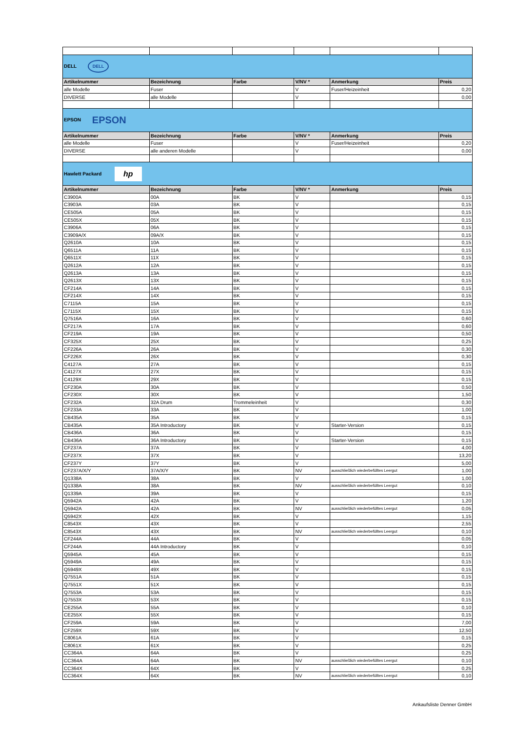| DELL DELL | | | | | |
| Artikelnummer | Bezeichnung | Farbe | V/NV * | Anmerkung | Preis |
| alle Modelle | Fuser | | V | Fuser/Heizeinheit | 0,20 |
| DIVERSE | alle Modelle | | V | | 0,00 |
| EPSON EPSON | | | | | |
| Artikelnummer | Bezeichnung | Farbe | V/NV * | Anmerkung | Preis |
| alle Modelle | Fuser | | V | Fuser/Heizeinheit | 0,20 |
| DIVERSE | alle anderen Modelle | | V | | 0,00 |
| Hawlett Packard hp | | | | | |
| Artikelnummer | Bezeichnung | Farbe | V/NV * | Anmerkung | Preis |
| C3900A | 00A | BK | V | | 0,15 |
| C3903A | 03A | BK | V | | 0,15 |
| CE505A | 05A | BK | V | | 0,15 |
| CE505X | 05X | BK | V | | 0,15 |
| C3906A | 06A | BK | V | | 0,15 |
| C3909A/X | 09A/X | BK | V | | 0,15 |
| Q2610A | 10A | BK | V | | 0,15 |
| Q6511A | 11A | BK | V | | 0,15 |
| Q6511X | 11X | BK | V | | 0,15 |
| Q2612A | 12A | BK | V | | 0,15 |
| Q2613A | 13A | BK | V | | 0,15 |
| Q2613X | 13X | BK | V | | 0,15 |
| CF214A | 14A | BK | V | | 0,15 |
| CF214X | 14X | BK | V | | 0,15 |
| C7115A | 15A | BK | V | | 0,15 |
| C7115X | 15X | BK | V | | 0,15 |
| Q7516A | 16A | BK | V | | 0,60 |
| CF217A | 17A | BK | V | | 0,60 |
| CF219A | 19A | BK | V | | 0,50 |
| CF325X | 25X | BK | V | | 0,25 |
| CF226A | 26A | BK | V | | 0,30 |
| CF226X | 26X | BK | V | | 0,30 |
| C4127A | 27A | BK | V | | 0,15 |
| C4127X | 27X | BK | V | | 0,15 |
| C4129X | 29X | BK | V | | 0,15 |
| CF230A | 30A | BK | V | | 0,50 |
| CF230X | 30X | BK | V | | 1,50 |
| CF232A | 32A Drum | Trommeleinheit | V | | 0,30 |
| CF233A | 33A | BK | V | | 1,00 |
| CB435A | 35A | BK | V | | 0,15 |
| CB435A | 35A Introductory | BK | V | Starter-Version | 0,15 |
| CB436A | 36A | BK | V | | 0,15 |
| CB436A | 36A Introductory | BK | V | Starter-Version | 0,15 |
| CF237A | 37A | BK | V | | 4,00 |
| CF237X | 37X | BK | V | | 13,20 |
| CF237Y | 37Y | BK | V | | 5,00 |
| CF237A/X/Y | 37A/X/Y | BK | NV | ausschließlich wiederbefülltes Leergut | 1,00 |
| Q1338A | 38A | BK | V | | 1,00 |
| Q1338A | 38A | BK | NV | ausschließlich wiederbefülltes Leergut | 0,10 |
| Q1339A | 39A | BK | V | | 0,15 |
| Q5942A | 42A | BK | V | | 1,20 |
| Q5942A | 42A | BK | NV | ausschließlich wiederbefülltes Leergut | 0,05 |
| Q5942X | 42X | BK | V | | 1,15 |
| C8543X | 43X | BK | V | | 2,55 |
| C8543X | 43X | BK | NV | ausschließlich wiederbefülltes Leergut | 0,10 |
| CF244A | 44A | BK | V | | 0,05 |
| CF244A | 44A Introductory | BK | V | | 0,10 |
| Q5945A | 45A | BK | V | | 0,15 |
| Q5949A | 49A | BK | V | | 0,15 |
| Q5949X | 49X | BK | V | | 0,15 |
| Q7551A | 51A | BK | V | | 0,15 |
| Q7551X | 51X | BK | V | | 0,15 |
| Q7553A | 53A | BK | V | | 0,15 |
| Q7553X | 53X | BK | V | | 0,15 |
| CE255A | 55A | BK | V | | 0,10 |
| CE255X | 55X | BK | V | | 0,15 |
| CF259A | 59A | BK | V | | 7,00 |
| CF259X | 59X | BK | V | | 12,50 |
| C8061A | 61A | BK | V | | 0,15 |
| C8061X | 61X | BK | V | | 0,25 |
| CC364A | 64A | BK | V | | 0,25 |
| CC364A | 64A | BK | NV | ausschließlich wiederbefülltes Leergut | 0,10 |
| CC364X | 64X | BK | V | | 0,25 |
| CC364X | 64X | BK | NV | ausschließlich wiederbefülltes Leergut | 0,10 |
Ankaufsliste Denner GmbH